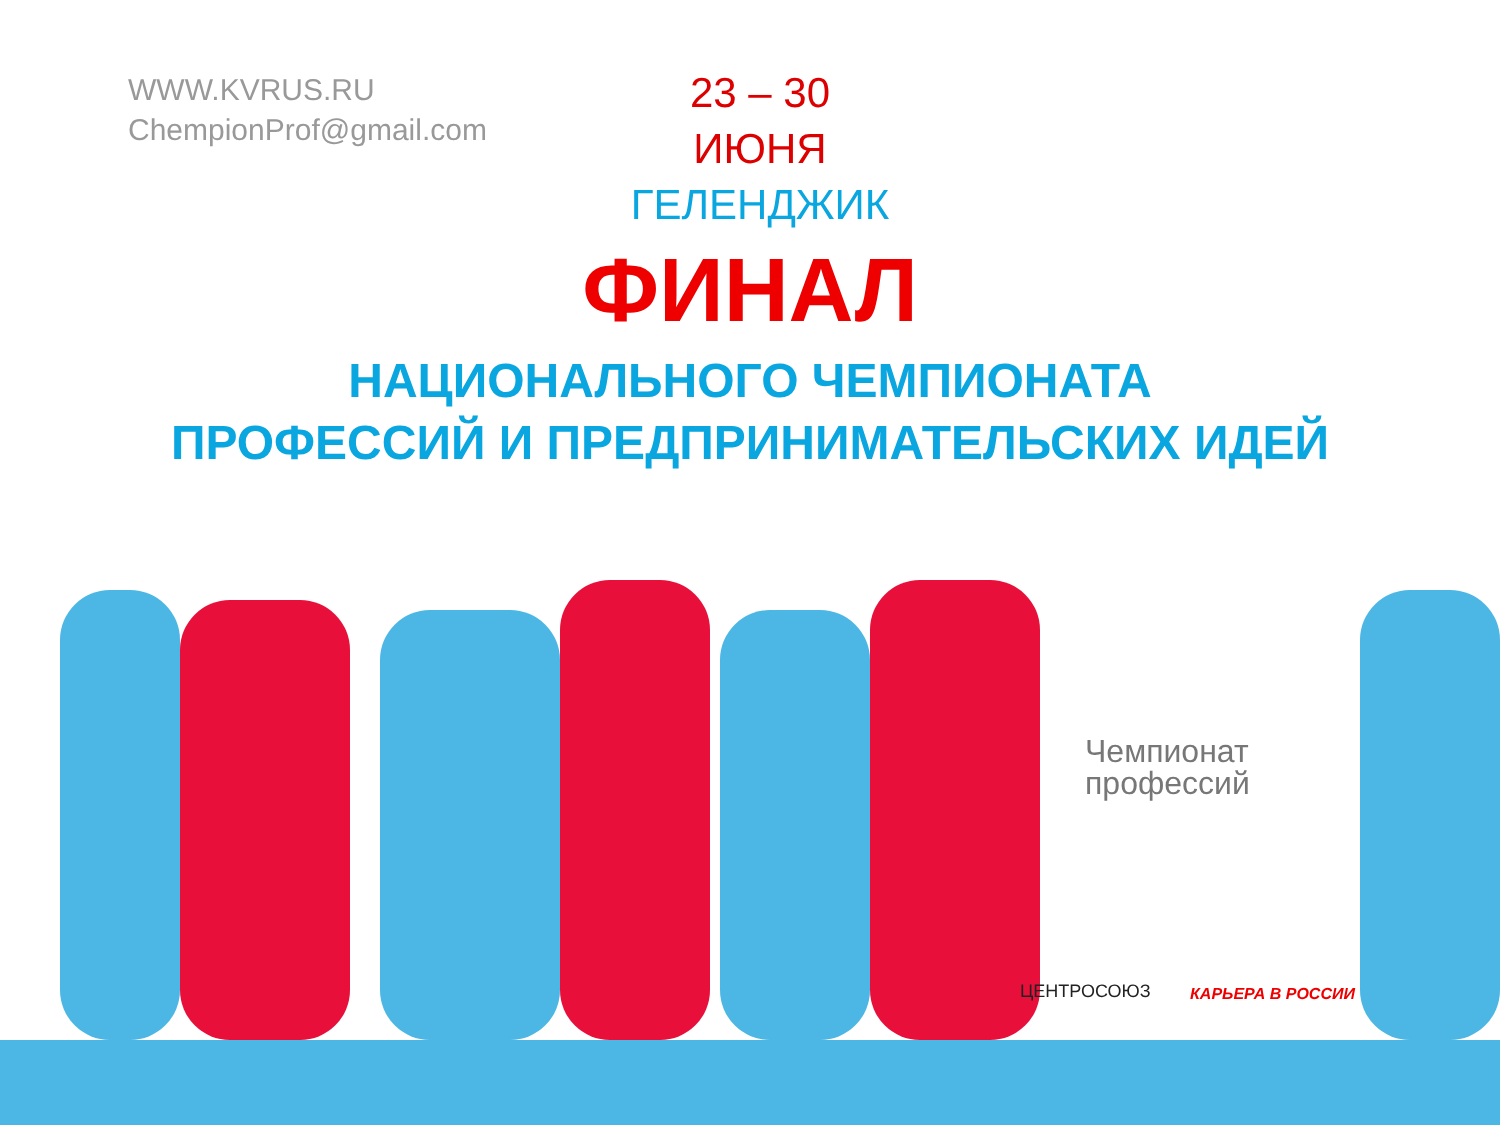WWW.KVRUS.RU
ChempionProf@gmail.com
23 – 30 ИЮНЯ
ГЕЛЕНДЖИК
ФИНАЛ
НАЦИОНАЛЬНОГО ЧЕМПИОНАТА
ПРОФЕССИЙ И ПРЕДПРИНИМАТЕЛЬСКИХ ИДЕЙ
Чемпионат
профессий
ЦЕНТРОСОЮЗ КАРЬЕРА В РОССИИ